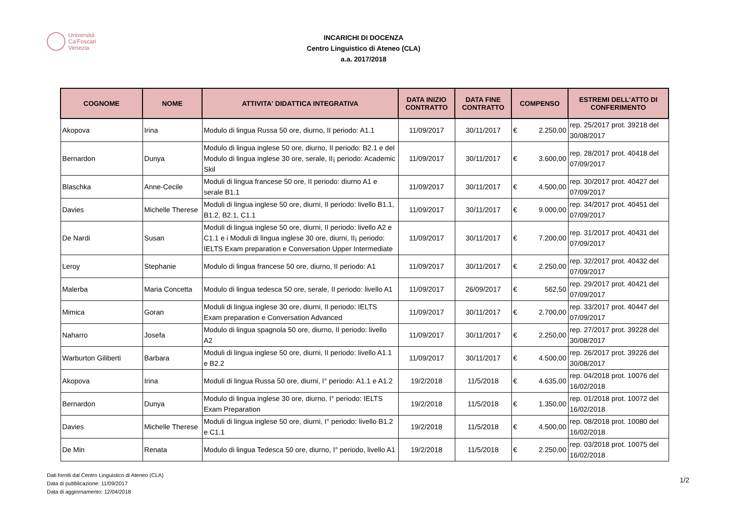Università
Ca'Foscari
Venezia
INCARICHI DI DOCENZA
Centro Linguistico di Ateneo (CLA)
a.a. 2017/2018
| COGNOME | NOME | ATTIVITA' DIDATTICA INTEGRATIVA | DATA INIZIO CONTRATTO | DATA FINE CONTRATTO | COMPENSO | ESTREMI DELL'ATTO DI CONFERIMENTO |
| --- | --- | --- | --- | --- | --- | --- |
| Akopova | Irina | Modulo di lingua Russa 50 ore, diurno, II periodo: A1.1 | 11/09/2017 | 30/11/2017 | € 2.250,00 | rep. 25/2017 prot. 39218 del 30/08/2017 |
| Bernardon | Dunya | Modulo di lingua inglese 50 ore, diurno, II periodo: B2.1 e del Modulo di lingua inglese 30 ore, serale, II¡ periodo: Academic Skil | 11/09/2017 | 30/11/2017 | € 3.600,00 | rep. 28/2017 prot. 40418 del 07/09/2017 |
| Blaschka | Anne-Cecile | Moduli di lingua francese 50 ore, II periodo: diurno A1 e serale B1.1 | 11/09/2017 | 30/11/2017 | € 4.500,00 | rep. 30/2017 prot. 40427 del 07/09/2017 |
| Davies | Michelle Therese | Moduli di lingua inglese 50 ore, diurni, II periodo: livello B1.1, B1.2, B2.1, C1.1 | 11/09/2017 | 30/11/2017 | € 9.000,00 | rep. 34/2017 prot. 40451 del 07/09/2017 |
| De Nardi | Susan | Moduli di lingua inglese 50 ore, diurni, II periodo: livello A2 e C1.1 e i Moduli di lingua inglese 30 ore, diurni, II¡ periodo: IELTS Exam preparation e Conversation Upper Intermediate | 11/09/2017 | 30/11/2017 | € 7.200,00 | rep. 31/2017 prot. 40431 del 07/09/2017 |
| Leroy | Stephanie | Modulo di lingua francese 50 ore, diurno, II periodo: A1 | 11/09/2017 | 30/11/2017 | € 2.250,00 | rep. 32/2017 prot. 40432 del 07/09/2017 |
| Malerba | Maria Concetta | Modulo di lingua tedesca 50 ore, serale, II periodo: livello A1 | 11/09/2017 | 26/09/2017 | € 562,50 | rep. 29/2017 prot. 40421 del 07/09/2017 |
| Mimica | Goran | Moduli di lingua inglese 30 ore, diurni, II periodo: IELTS Exam preparation e Conversation Advanced | 11/09/2017 | 30/11/2017 | € 2.700,00 | rep. 33/2017 prot. 40447 del 07/09/2017 |
| Naharro | Josefa | Modulo di lingua spagnola 50 ore, diurno, II periodo: livello A2 | 11/09/2017 | 30/11/2017 | € 2.250,00 | rep. 27/2017 prot. 39228 del 30/08/2017 |
| Warburton Giliberti | Barbara | Moduli di lingua inglese 50 ore, diurni, II periodo: livello A1.1 e B2.2 | 11/09/2017 | 30/11/2017 | € 4.500,00 | rep. 26/2017 prot. 39226 del 30/08/2017 |
| Akopova | Irina | Moduli di lingua Russa 50 ore, diurni, I° periodo: A1.1 e A1.2 | 19/2/2018 | 11/5/2018 | € 4.635,00 | rep. 04/2018 prot. 10076 del 16/02/2018 |
| Bernardon | Dunya | Modulo di lingua inglese 30 ore, diurno, I° periodo: IELTS Exam Preparation | 19/2/2018 | 11/5/2018 | € 1.350,00 | rep. 01/2018 prot. 10072 del 16/02/2018 |
| Davies | Michelle Therese | Moduli di lingua inglese 50 ore, diurni, I° periodo: livello B1.2 e C1.1 | 19/2/2018 | 11/5/2018 | € 4.500,00 | rep. 08/2018 prot. 10080 del 16/02/2018 |
| De Min | Renata | Modulo di lingua Tedesca 50 ore, diurno, I° periodo, livello A1 | 19/2/2018 | 11/5/2018 | € 2.250,00 | rep. 03/2018 prot. 10075 del 16/02/2018 |
Dati forniti dal Centro Linguistico di Ateneo (CLA)
Data di pubblicazione: 11/09/2017
Data di aggiornamento: 12/04/2018
1/2